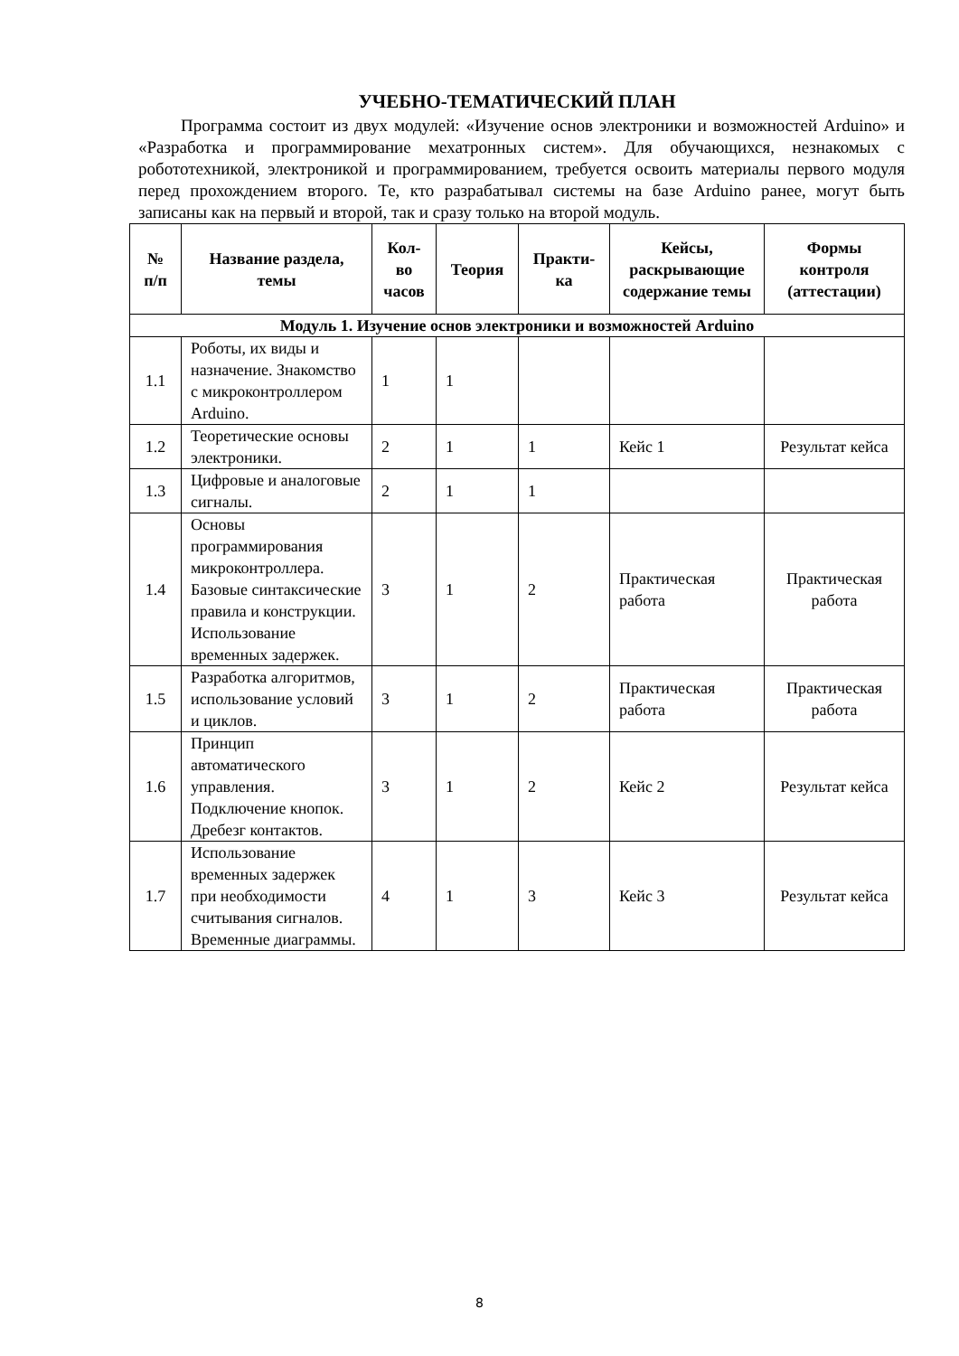УЧЕБНО-ТЕМАТИЧЕСКИЙ ПЛАН
Программа состоит из двух модулей: «Изучение основ электроники и возможностей Arduino» и «Разработка и программирование мехатронных систем». Для обучающихся, незнакомых с робототехникой, электроникой и программированием, требуется освоить материалы первого модуля перед прохождением второго. Те, кто разрабатывал системы на базе Arduino ранее, могут быть записаны как на первый и второй, так и сразу только на второй модуль.
| № п/п | Название раздела, темы | Кол-во часов | Теория | Практи-ка | Кейсы, раскрывающие содержание темы | Формы контроля (аттестации) |
| --- | --- | --- | --- | --- | --- | --- |
| Модуль 1. Изучение основ электроники и возможностей Arduino | | | | | | |
| 1.1 | Роботы, их виды и назначение. Знакомство с микроконтроллером Arduino. | 1 | 1 | | | |
| 1.2 | Теоретические основы электроники. | 2 | 1 | 1 | Кейс 1 | Результат кейса |
| 1.3 | Цифровые и аналоговые сигналы. | 2 | 1 | 1 | | |
| 1.4 | Основы программирования микроконтроллера. Базовые синтаксические правила и конструкции. Использование временных задержек. | 3 | 1 | 2 | Практическая работа | Практическая работа |
| 1.5 | Разработка алгоритмов, использование условий и циклов. | 3 | 1 | 2 | Практическая работа | Практическая работа |
| 1.6 | Принцип автоматического управления. Подключение кнопок. Дребезг контактов. | 3 | 1 | 2 | Кейс 2 | Результат кейса |
| 1.7 | Использование временных задержек при необходимости считывания сигналов. Временные диаграммы. | 4 | 1 | 3 | Кейс 3 | Результат кейса |
8